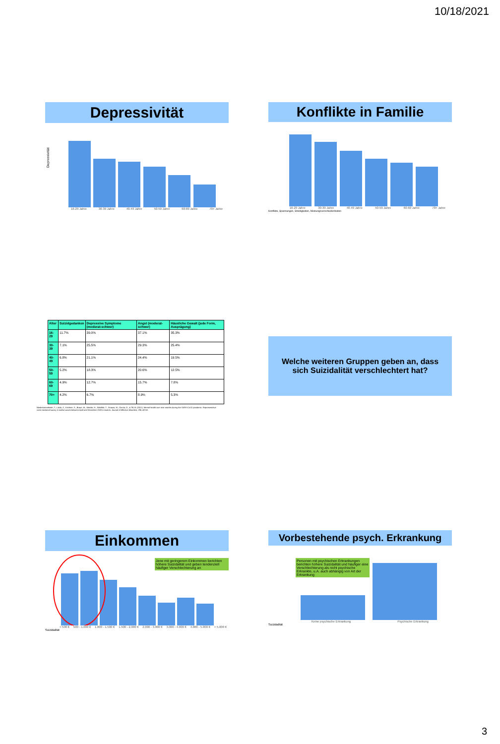10/18/2021
Depressivität
Depressivität
16-29 Jahre 30-39 Jahre 40-49 Jahre 50-59 Jahre 60-69 Jahre 70+ Jahre
Konflikte in Familie
16-29 Jahre 30-39 Jahre 40-49 Jahre 50-59 Jahre 60-69 Jahre 70+ Jahre
Konflikte, Spannungen, Streitigkeiten, Meinungsverschiedenheiten
| Alter | Suizidgedanken | Depressive Symptome (moderat-schwer) | Angst (moderat-schwer) | Häusliche Gewalt (jede Form, Ausprägung) |
| --- | --- | --- | --- | --- |
| 16-29 | 11.7% | 39.0% | 37.1% | 35.3% |
| 30-39 | 7.1% | 25.5% | 29.3% | 25.4% |
| 40-49 | 6.8% | 21.1% | 24.4% | 19.5% |
| 50-59 | 5.2% | 18.3% | 20.6% | 12.5% |
| 60-69 | 4.9% | 12.7% | 15.7% | 7.8% |
| 70+ | 4.2% | 6.7% | 8.9% | 5.3% |
Niederkrotenthaler, T., Laido, Z., Kirchner, S., Braun, M., Metzler, H., Waldhör, T., Strauss, M., Garcia, D., & Till, B. (2021). Mental health over nine months during the SARS-CoV2 pandemic: Representative cross-sectional survey in twelve waves between April and December 2020 in Austria. Journal of Affective disorders, 296, 49-58.
Welche weiteren Gruppen geben an, dass sich Suizidalität verschlechtert hat?
Einkommen
Jene mit geringerem Einkommen berichten höhere Suizidalität und geben tendenziell häufiger Verschlechterung an
< 500 € 500 - 1.000 € 1.000 - 1.500 € 1.500 - 2.000 € 2.000 - 3.000 € 3.000 - 4.000 € 4.000 - 5.000 € > 5.000 €
Suizidalität
Vorbestehende psych. Erkrankung
Personen mit psychischen Erkrankungen berichten höhere Suizidalität und häufiger eine Verschlechterung als nicht psychische Erkrankte, u.A. auch abhängig von Art der Erkrankung
Keine psychische Erkrankung Psychische Erkrankung
Suizidalität
3